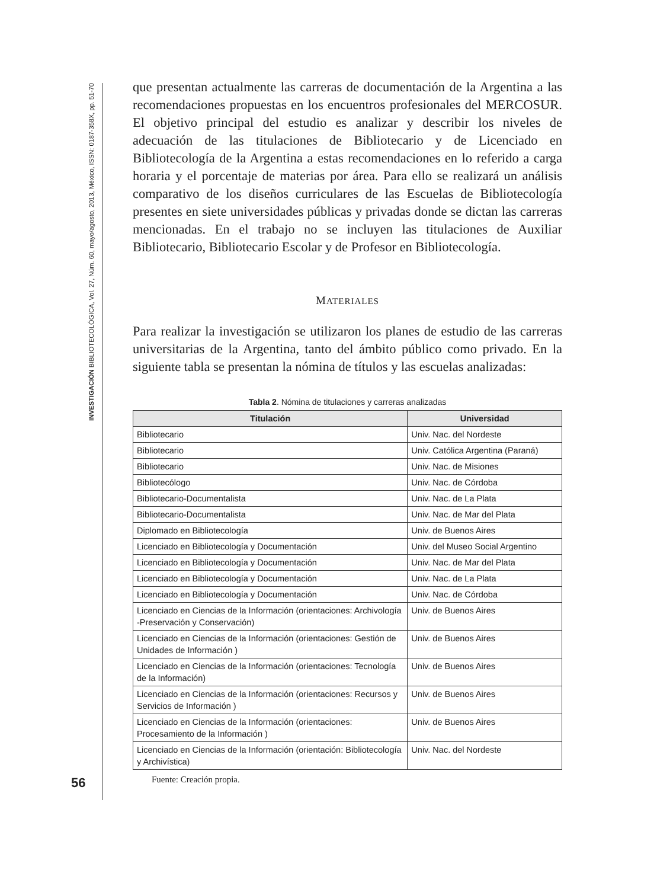INVESTIGACIÓN BIBLIOTECOLÓGICA, Vol. 27, Núm. 60, mayo/agosto, 2013, México, ISSN: 0187-358X, pp. 51-70
56
que presentan actualmente las carreras de documentación de la Argentina a las recomendaciones propuestas en los encuentros profesionales del MERCOSUR. El objetivo principal del estudio es analizar y describir los niveles de adecuación de las titulaciones de Bibliotecario y de Licenciado en Bibliotecología de la Argentina a estas recomendaciones en lo referido a carga horaria y el porcentaje de materias por área. Para ello se realizará un análisis comparativo de los diseños curriculares de las Escuelas de Bibliotecología presentes en siete universidades públicas y privadas donde se dictan las carreras mencionadas. En el trabajo no se incluyen las titulaciones de Auxiliar Bibliotecario, Bibliotecario Escolar y de Profesor en Bibliotecología.
MATERIALES
Para realizar la investigación se utilizaron los planes de estudio de las carreras universitarias de la Argentina, tanto del ámbito público como privado. En la siguiente tabla se presentan la nómina de títulos y las escuelas analizadas:
Tabla 2. Nómina de titulaciones y carreras analizadas
| Titulación | Universidad |
| --- | --- |
| Bibliotecario | Univ. Nac. del Nordeste |
| Bibliotecario | Univ. Católica Argentina (Paraná) |
| Bibliotecario | Univ. Nac. de Misiones |
| Bibliotecólogo | Univ. Nac. de Córdoba |
| Bibliotecario-Documentalista | Univ. Nac. de La Plata |
| Bibliotecario-Documentalista | Univ. Nac. de Mar del Plata |
| Diplomado en Bibliotecología | Univ. de Buenos Aires |
| Licenciado en Bibliotecología y Documentación | Univ. del Museo Social Argentino |
| Licenciado en Bibliotecología y Documentación | Univ. Nac. de Mar del Plata |
| Licenciado en Bibliotecología y Documentación | Univ. Nac. de La Plata |
| Licenciado en Bibliotecología y Documentación | Univ. Nac. de Córdoba |
| Licenciado en Ciencias de la Información (orientaciones: Archivología -Preservación y Conservación) | Univ. de Buenos Aires |
| Licenciado en Ciencias de la Información (orientaciones: Gestión de Unidades de Información ) | Univ. de Buenos Aires |
| Licenciado en Ciencias de la Información (orientaciones: Tecnología de la Información) | Univ. de Buenos Aires |
| Licenciado en Ciencias de la Información (orientaciones: Recursos y Servicios de Información ) | Univ. de Buenos Aires |
| Licenciado en Ciencias de la Información (orientaciones: Procesamiento de la Información ) | Univ. de Buenos Aires |
| Licenciado en Ciencias de la Información (orientación: Bibliotecología y Archivística) | Univ. Nac. del Nordeste |
Fuente: Creación propia.